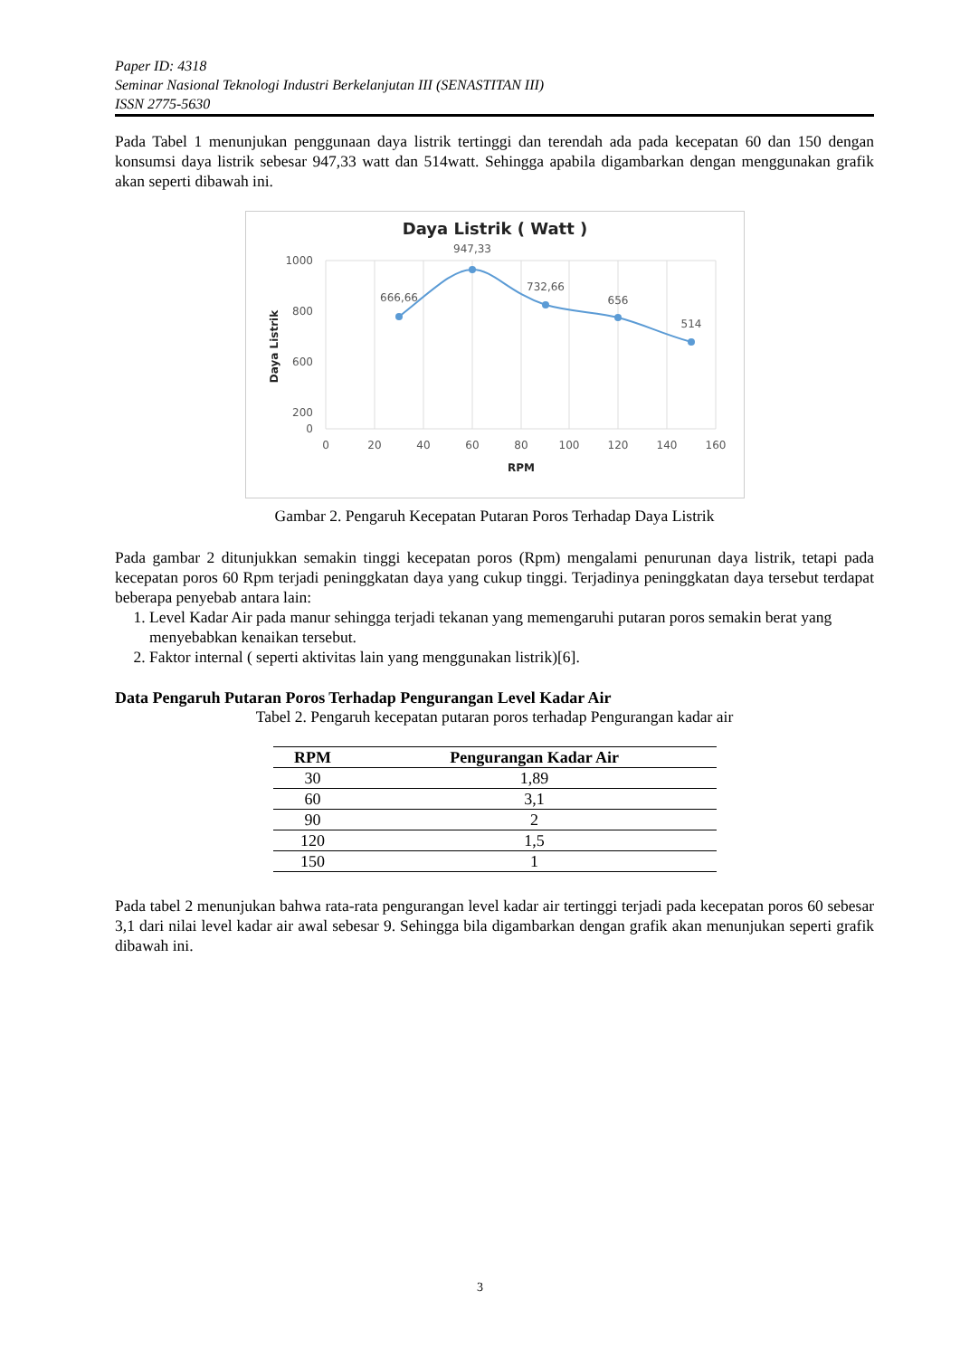Paper ID: 4318
Seminar Nasional Teknologi Industri Berkelanjutan III (SENASTITAN III)
ISSN 2775-5630
Pada Tabel 1 menunjukan penggunaan daya listrik tertinggi dan terendah ada pada kecepatan 60 dan 150 dengan konsumsi daya listrik sebesar 947,33 watt dan 514watt. Sehingga apabila digambarkan dengan menggunakan grafik akan seperti dibawah ini.
Daya Listrik ( Watt )
1000
800
600
200
0
0
20
40
60
80
100
120
140
160
RPM
Daya Listrik
666,66
947,33
732,66
656
514
Gambar 2. Pengaruh Kecepatan Putaran Poros Terhadap Daya Listrik
Pada gambar 2 ditunjukkan semakin tinggi kecepatan poros (Rpm) mengalami penurunan daya listrik, tetapi pada kecepatan poros 60 Rpm terjadi peninggkatan daya yang cukup tinggi. Terjadinya peninggkatan daya tersebut terdapat beberapa penyebab antara lain:
1. Level Kadar Air pada manur sehingga terjadi tekanan yang memengaruhi putaran poros semakin berat yang menyebabkan kenaikan tersebut.
2. Faktor internal ( seperti aktivitas lain yang menggunakan listrik)[6].
Data Pengaruh Putaran Poros Terhadap Pengurangan Level Kadar Air
Tabel 2. Pengaruh kecepatan putaran poros terhadap Pengurangan kadar air
| RPM | Pengurangan Kadar Air |
| --- | --- |
| 30 | 1,89 |
| 60 | 3,1 |
| 90 | 2 |
| 120 | 1,5 |
| 150 | 1 |
Pada tabel 2 menunjukan bahwa rata-rata pengurangan level kadar air tertinggi terjadi pada kecepatan poros 60 sebesar 3,1 dari nilai level kadar air awal sebesar 9. Sehingga bila digambarkan dengan grafik akan menunjukan seperti grafik dibawah ini.
3